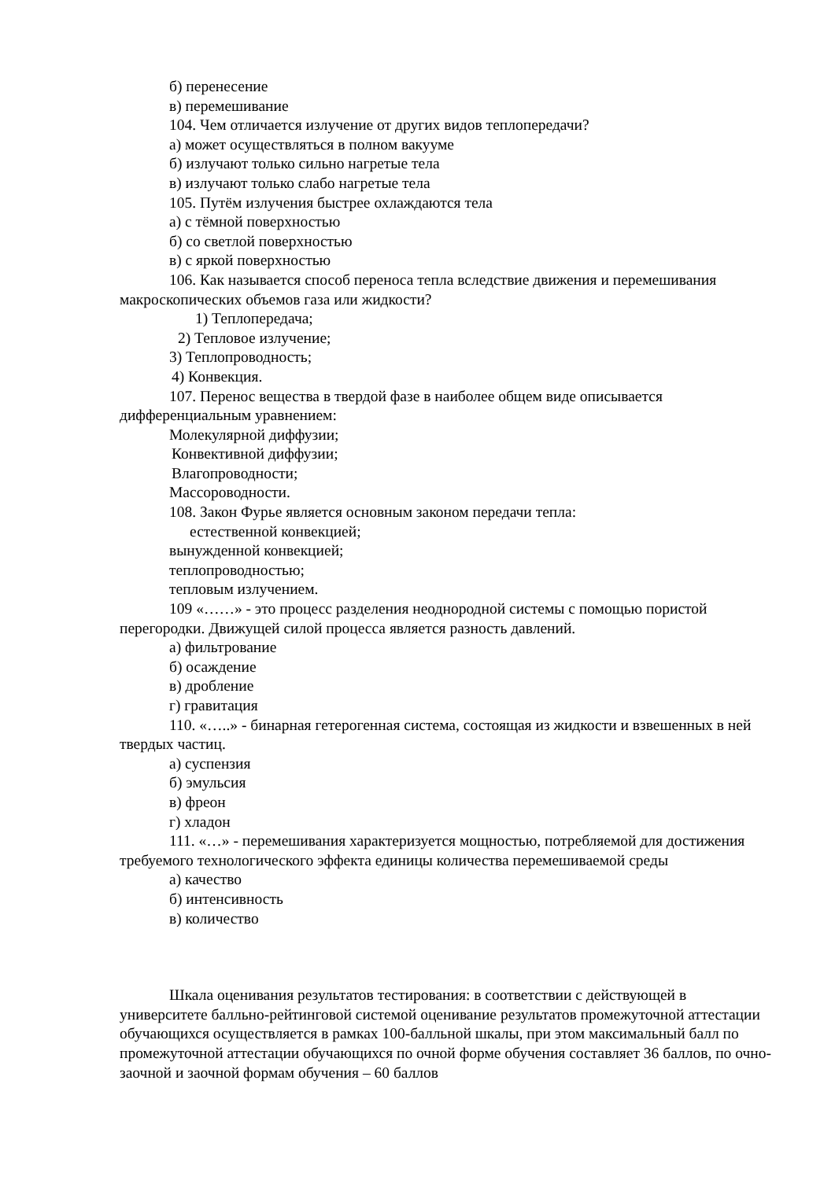б) перенесение
в) перемешивание
104. Чем отличается излучение от других видов теплопередачи?
а) может осуществляться в полном вакууме
б) излучают только сильно нагретые тела
в) излучают только слабо нагретые тела
105. Путём излучения быстрее охлаждаются тела
а) с тёмной поверхностью
б) со светлой поверхностью
в) с яркой поверхностью
106. Как называется способ переноса тепла вследствие движения и перемешивания макроскопических объемов газа или жидкости?
1) Теплопередача;
2) Тепловое излучение;
3) Теплопроводность;
4) Конвекция.
107. Перенос вещества в твердой фазе в наиболее общем виде описывается дифференциальным уравнением:
Молекулярной диффузии;
Конвективной диффузии;
Влагопроводности;
Массороводности.
108. Закон Фурье является основным законом передачи тепла:
естественной конвекцией;
вынужденной конвекцией;
теплопроводностью;
тепловым излучением.
109 «……» - это процесс разделения неоднородной системы с помощью пористой перегородки. Движущей силой процесса является разность давлений.
а) фильтрование
б) осаждение
в) дробление
г) гравитация
110. «…..» - бинарная гетерогенная система, состоящая из жидкости и взвешенных в ней твердых частиц.
а) суспензия
б) эмульсия
в) фреон
г) хладон
111. «…» - перемешивания характеризуется мощностью, потребляемой для достижения требуемого технологического эффекта единицы количества перемешиваемой среды
а) качество
б) интенсивность
в) количество
Шкала оценивания результатов тестирования: в соответствии с действующей в университете балльно-рейтинговой системой оценивание результатов промежуточной аттестации обучающихся осуществляется в рамках 100-балльной шкалы, при этом максимальный балл по промежуточной аттестации обучающихся по очной форме обучения составляет 36 баллов, по очно-заочной и заочной формам обучения – 60 баллов